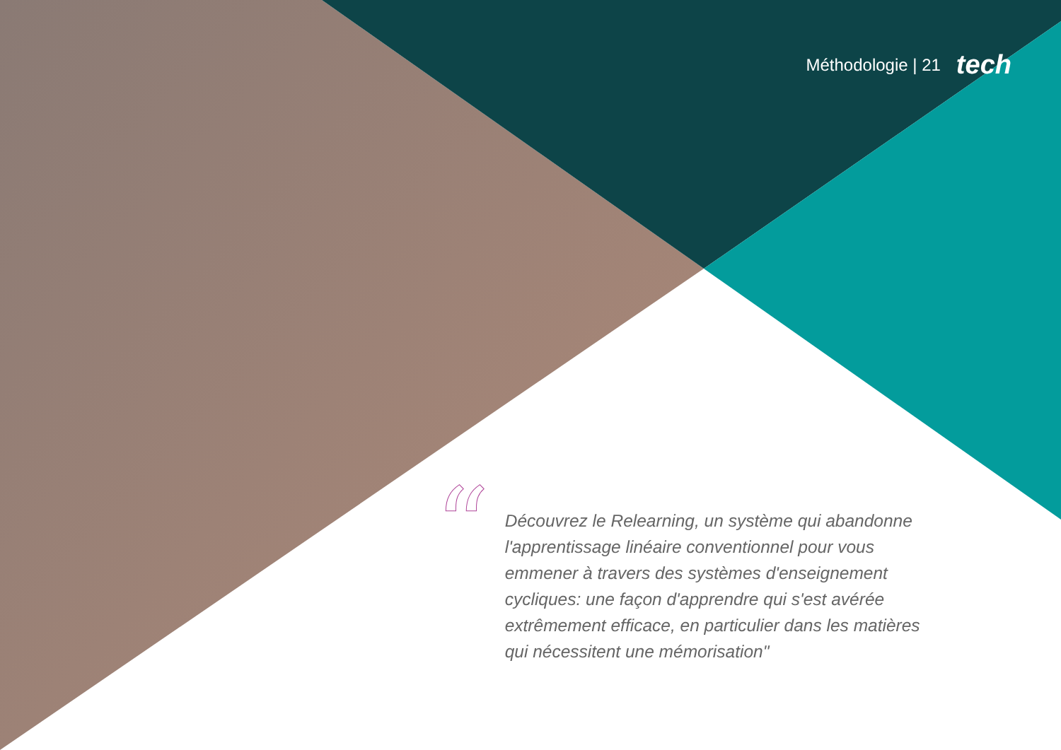Méthodologie | 21 tech
“
Découvrez le Relearning, un système qui abandonne l'apprentissage linéaire conventionnel pour vous emmener à travers des systèmes d'enseignement cycliques: une façon d'apprendre qui s'est avérée extrêmement efficace, en particulier dans les matières qui nécessitent une mémorisation"